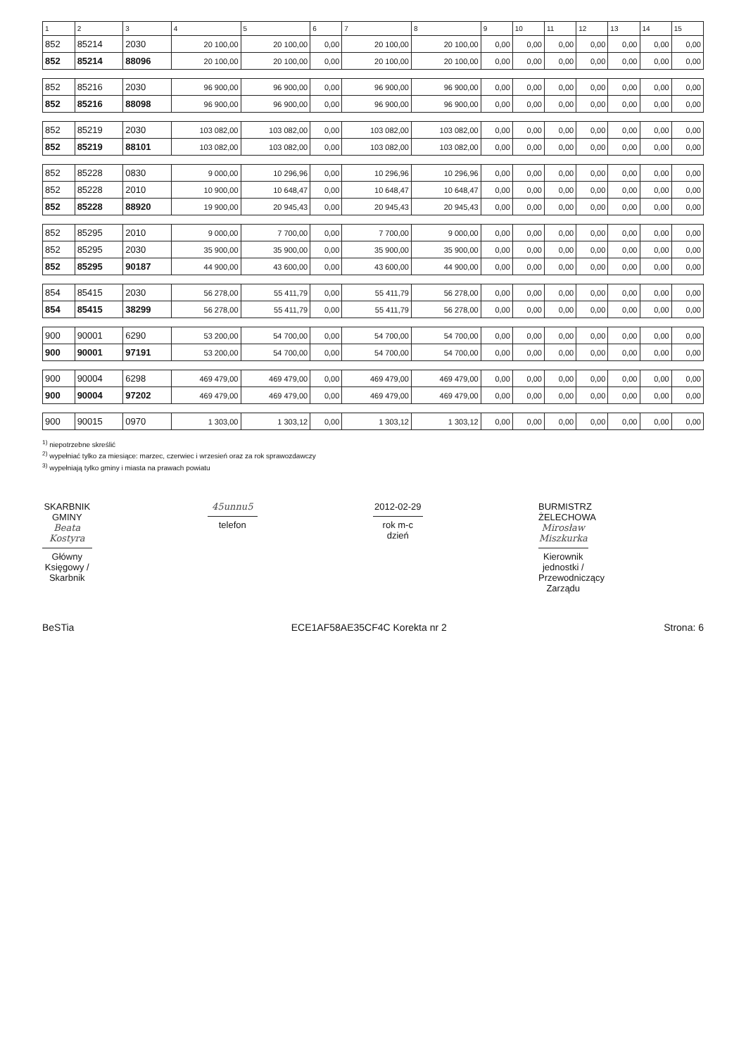| 1 | 2 | 3 | 4 | 5 | 6 | 7 | 8 | 9 | 10 | 11 | 12 | 13 | 14 | 15 |
| --- | --- | --- | --- | --- | --- | --- | --- | --- | --- | --- | --- | --- | --- | --- |
| 852 | 85214 | 2030 | 20 100,00 | 20 100,00 | 0,00 | 20 100,00 | 20 100,00 | 0,00 | 0,00 | 0,00 | 0,00 | 0,00 | 0,00 | 0,00 |
| 852 | 85214 | 88096 | 20 100,00 | 20 100,00 | 0,00 | 20 100,00 | 20 100,00 | 0,00 | 0,00 | 0,00 | 0,00 | 0,00 | 0,00 | 0,00 |
| 852 | 85216 | 2030 | 96 900,00 | 96 900,00 | 0,00 | 96 900,00 | 96 900,00 | 0,00 | 0,00 | 0,00 | 0,00 | 0,00 | 0,00 | 0,00 |
| 852 | 85216 | 88098 | 96 900,00 | 96 900,00 | 0,00 | 96 900,00 | 96 900,00 | 0,00 | 0,00 | 0,00 | 0,00 | 0,00 | 0,00 | 0,00 |
| 852 | 85219 | 2030 | 103 082,00 | 103 082,00 | 0,00 | 103 082,00 | 103 082,00 | 0,00 | 0,00 | 0,00 | 0,00 | 0,00 | 0,00 | 0,00 |
| 852 | 85219 | 88101 | 103 082,00 | 103 082,00 | 0,00 | 103 082,00 | 103 082,00 | 0,00 | 0,00 | 0,00 | 0,00 | 0,00 | 0,00 | 0,00 |
| 852 | 85228 | 0830 | 9 000,00 | 10 296,96 | 0,00 | 10 296,96 | 10 296,96 | 0,00 | 0,00 | 0,00 | 0,00 | 0,00 | 0,00 | 0,00 |
| 852 | 85228 | 2010 | 10 900,00 | 10 648,47 | 0,00 | 10 648,47 | 10 648,47 | 0,00 | 0,00 | 0,00 | 0,00 | 0,00 | 0,00 | 0,00 |
| 852 | 85228 | 88920 | 19 900,00 | 20 945,43 | 0,00 | 20 945,43 | 20 945,43 | 0,00 | 0,00 | 0,00 | 0,00 | 0,00 | 0,00 | 0,00 |
| 852 | 85295 | 2010 | 9 000,00 | 7 700,00 | 0,00 | 7 700,00 | 9 000,00 | 0,00 | 0,00 | 0,00 | 0,00 | 0,00 | 0,00 | 0,00 |
| 852 | 85295 | 2030 | 35 900,00 | 35 900,00 | 0,00 | 35 900,00 | 35 900,00 | 0,00 | 0,00 | 0,00 | 0,00 | 0,00 | 0,00 | 0,00 |
| 852 | 85295 | 90187 | 44 900,00 | 43 600,00 | 0,00 | 43 600,00 | 44 900,00 | 0,00 | 0,00 | 0,00 | 0,00 | 0,00 | 0,00 | 0,00 |
| 854 | 85415 | 2030 | 56 278,00 | 55 411,79 | 0,00 | 55 411,79 | 56 278,00 | 0,00 | 0,00 | 0,00 | 0,00 | 0,00 | 0,00 | 0,00 |
| 854 | 85415 | 38299 | 56 278,00 | 55 411,79 | 0,00 | 55 411,79 | 56 278,00 | 0,00 | 0,00 | 0,00 | 0,00 | 0,00 | 0,00 | 0,00 |
| 900 | 90001 | 6290 | 53 200,00 | 54 700,00 | 0,00 | 54 700,00 | 54 700,00 | 0,00 | 0,00 | 0,00 | 0,00 | 0,00 | 0,00 | 0,00 |
| 900 | 90001 | 97191 | 53 200,00 | 54 700,00 | 0,00 | 54 700,00 | 54 700,00 | 0,00 | 0,00 | 0,00 | 0,00 | 0,00 | 0,00 | 0,00 |
| 900 | 90004 | 6298 | 469 479,00 | 469 479,00 | 0,00 | 469 479,00 | 469 479,00 | 0,00 | 0,00 | 0,00 | 0,00 | 0,00 | 0,00 | 0,00 |
| 900 | 90004 | 97202 | 469 479,00 | 469 479,00 | 0,00 | 469 479,00 | 469 479,00 | 0,00 | 0,00 | 0,00 | 0,00 | 0,00 | 0,00 | 0,00 |
| 900 | 90015 | 0970 | 1 303,00 | 1 303,12 | 0,00 | 1 303,12 | 1 303,12 | 0,00 | 0,00 | 0,00 | 0,00 | 0,00 | 0,00 | 0,00 |
<sup>1)</sup> niepotrzebne skreślić
<sup>2)</sup> wypełniać tylko za miesiące: marzec, czerwiec i wrzesień oraz za rok sprawozdawczy
<sup>3)</sup> wypełniają tylko gminy i miasta na prawach powiatu
SKARBNIK GMINY
Beata Kostyra
Główny Księgowy / Skarbnik
45unnu5
telefon
2012-02-29
rok m-c dzień
BURMISTRZ ŻELECHOWA
Mirosław Miszkurka
Kierownik jednostki / Przewodniczący Zarządu
BeSTia ECE1AF58AE35CF4C Korekta nr 2 Strona: 6